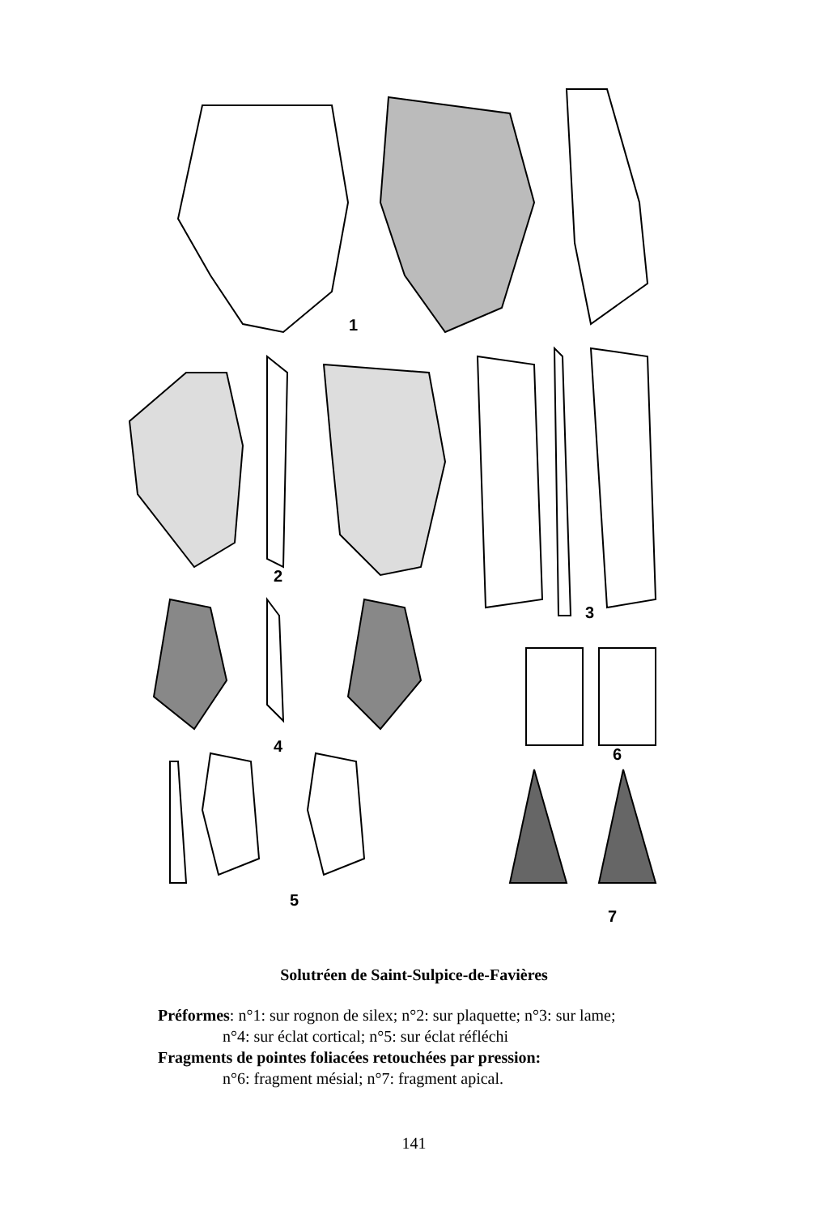1
2
3
4
5
6
7
Solutréen de Saint-Sulpice-de-Favières
Préformes: n°1: sur rognon de silex; n°2: sur plaquette; n°3: sur lame;
n°4: sur éclat cortical; n°5: sur éclat réfléchi
Fragments de pointes foliacées retouchées par pression:
n°6: fragment mésial; n°7: fragment apical.
141